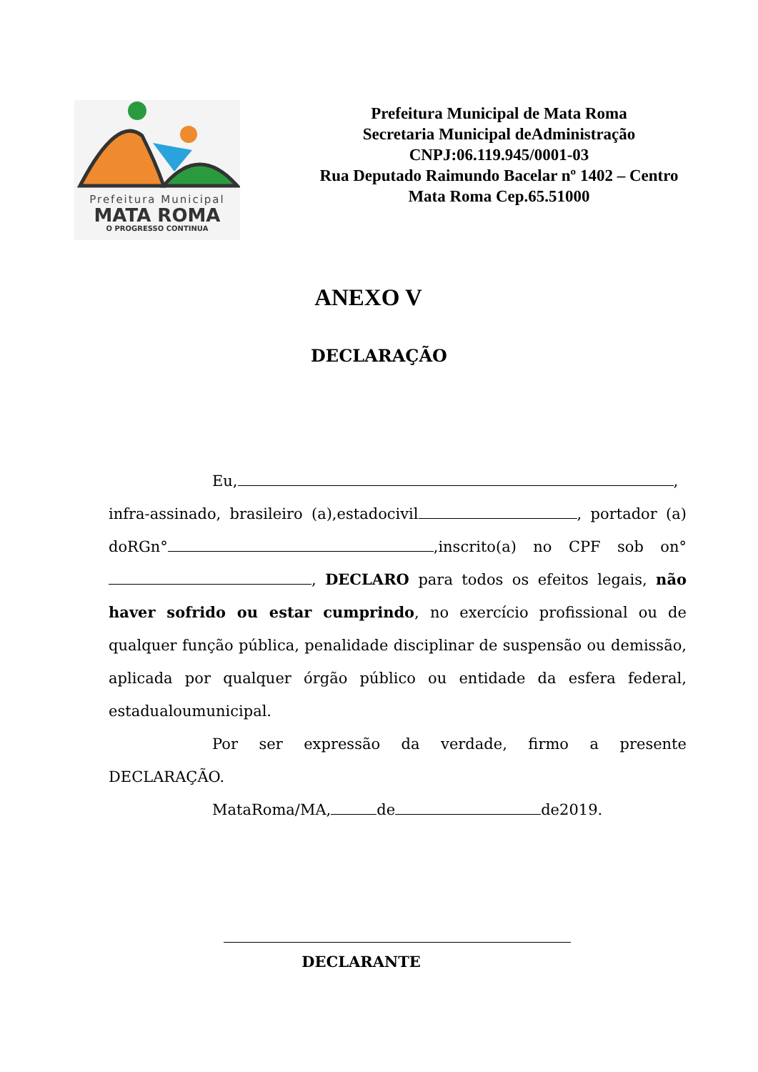Prefeitura Municipal
MATA ROMA
O PROGRESSO CONTINUA
Prefeitura Municipal de Mata Roma
Secretaria Municipal deAdministração
CNPJ:06.119.945/0001-03
Rua Deputado Raimundo Bacelar nº 1402 – Centro
Mata Roma Cep.65.51000
ANEXO V
DECLARAÇÃO
Eu, ,
infra-assinado, brasileiro (a),estadocivil , portador (a) doRGn° ,inscrito(a) no CPF sob on° , DECLARO para todos os efeitos legais, não haver sofrido ou estar cumprindo, no exercício profissional ou de qualquer função pública, penalidade disciplinar de suspensão ou demissão, aplicada por qualquer órgão público ou entidade da esfera federal, estadualoumunicipal.
Por ser expressão da verdade, firmo a presente DECLARAÇÃO.
MataRoma/MA, de de2019.
DECLARANTE